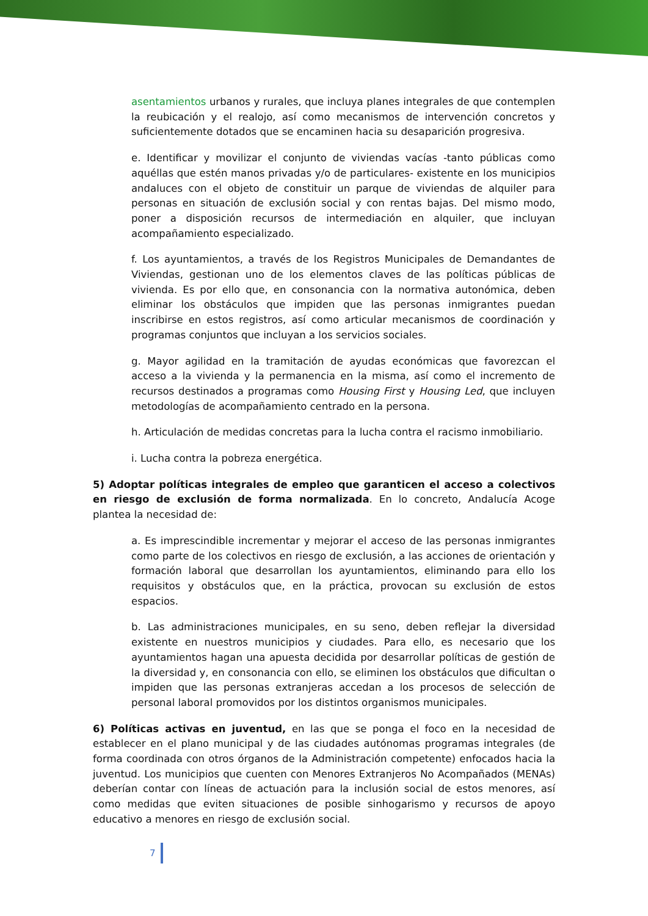asentamientos urbanos y rurales, que incluya planes integrales de que contemplen la reubicación y el realojo, así como mecanismos de intervención concretos y suficientemente dotados que se encaminen hacia su desaparición progresiva.
e. Identificar y movilizar el conjunto de viviendas vacías -tanto públicas como aquéllas que estén manos privadas y/o de particulares- existente en los municipios andaluces con el objeto de constituir un parque de viviendas de alquiler para personas en situación de exclusión social y con rentas bajas. Del mismo modo, poner a disposición recursos de intermediación en alquiler, que incluyan acompañamiento especializado.
f. Los ayuntamientos, a través de los Registros Municipales de Demandantes de Viviendas, gestionan uno de los elementos claves de las políticas públicas de vivienda. Es por ello que, en consonancia con la normativa autonómica, deben eliminar los obstáculos que impiden que las personas inmigrantes puedan inscribirse en estos registros, así como articular mecanismos de coordinación y programas conjuntos que incluyan a los servicios sociales.
g. Mayor agilidad en la tramitación de ayudas económicas que favorezcan el acceso a la vivienda y la permanencia en la misma, así como el incremento de recursos destinados a programas como Housing First y Housing Led, que incluyen metodologías de acompañamiento centrado en la persona.
h. Articulación de medidas concretas para la lucha contra el racismo inmobiliario.
i. Lucha contra la pobreza energética.
5) Adoptar políticas integrales de empleo que garanticen el acceso a colectivos en riesgo de exclusión de forma normalizada. En lo concreto, Andalucía Acoge plantea la necesidad de:
a. Es imprescindible incrementar y mejorar el acceso de las personas inmigrantes como parte de los colectivos en riesgo de exclusión, a las acciones de orientación y formación laboral que desarrollan los ayuntamientos, eliminando para ello los requisitos y obstáculos que, en la práctica, provocan su exclusión de estos espacios.
b. Las administraciones municipales, en su seno, deben reflejar la diversidad existente en nuestros municipios y ciudades. Para ello, es necesario que los ayuntamientos hagan una apuesta decidida por desarrollar políticas de gestión de la diversidad y, en consonancia con ello, se eliminen los obstáculos que dificultan o impiden que las personas extranjeras accedan a los procesos de selección de personal laboral promovidos por los distintos organismos municipales.
6) Políticas activas en juventud, en las que se ponga el foco en la necesidad de establecer en el plano municipal y de las ciudades autónomas programas integrales (de forma coordinada con otros órganos de la Administración competente) enfocados hacia la juventud. Los municipios que cuenten con Menores Extranjeros No Acompañados (MENAs) deberían contar con líneas de actuación para la inclusión social de estos menores, así como medidas que eviten situaciones de posible sinhogarismo y recursos de apoyo educativo a menores en riesgo de exclusión social.
7